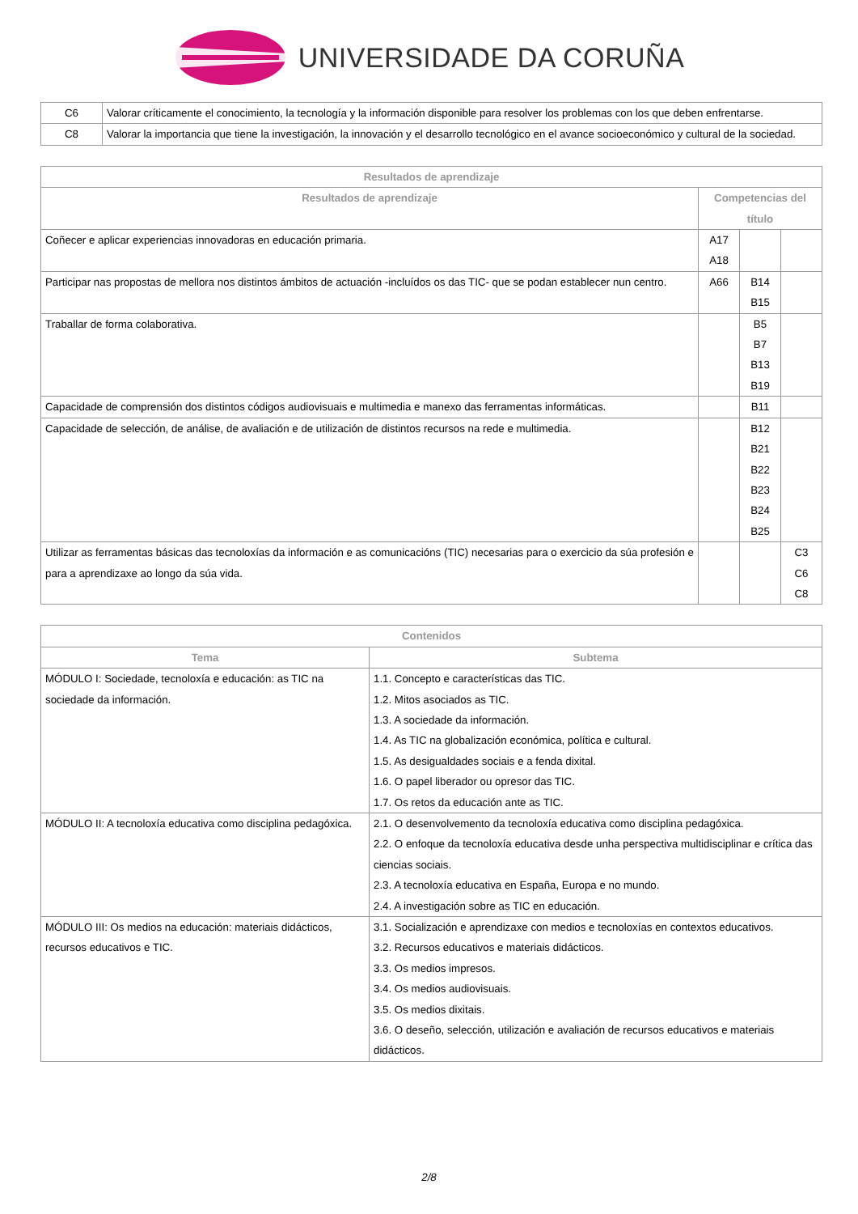UNIVERSIDADE DA CORUÑA
| C6 | Valorar críticamente el conocimiento, la tecnología y la información disponible para resolver los problemas con los que deben enfrentarse. |
| C8 | Valorar la importancia que tiene la investigación, la innovación y el desarrollo tecnológico en el avance socioeconómico y cultural de la sociedad. |
| Resultados de aprendizaje | | | |
| --- | --- | --- | --- |
| Resultados de aprendizaje | Competencias del título | | |
| Coñecer e aplicar experiencias innovadoras en educación primaria. | A17 A18 | | |
| Participar nas propostas de mellora nos distintos ámbitos de actuación -incluídos os das TIC- que se podan establecer nun centro. | A66 | B14 B15 | |
| Traballar de forma colaborativa. | | B5 B7 B13 B19 | |
| Capacidade de comprensión dos distintos códigos audiovisuais e multimedia e manexo das ferramentas informáticas. | | B11 | |
| Capacidade de selección, de análise, de avaliación e de utilización de distintos recursos na rede e multimedia. | | B12 B21 B22 B23 B24 B25 | |
| Utilizar as ferramentas básicas das tecnoloxías da información e as comunicacións (TIC) necesarias para o exercicio da súa profesión e para a aprendizaxe ao longo da súa vida. | | | C3 C6 C8 |
| Contenidos | |
| --- | --- |
| Tema | Subtema |
| MÓDULO I: Sociedade, tecnoloxía e educación: as TIC na sociedade da información. | 1.1. Concepto e características das TIC. 1.2. Mitos asociados as TIC. 1.3. A sociedade da información. 1.4. As TIC na globalización económica, política e cultural. 1.5. As desigualdades sociais e a fenda dixital. 1.6. O papel liberador ou opresor das TIC. 1.7. Os retos da educación ante as TIC. |
| MÓDULO II: A tecnoloxía educativa como disciplina pedagóxica. | 2.1. O desenvolvemento da tecnoloxía educativa como disciplina pedagóxica. 2.2. O enfoque da tecnoloxía educativa desde unha perspectiva multidisciplinar e crítica das ciencias sociais. 2.3. A tecnoloxía educativa en España, Europa e no mundo. 2.4. A investigación sobre as TIC en educación. |
| MÓDULO III: Os medios na educación: materiais didácticos, recursos educativos e TIC. | 3.1. Socialización e aprendizaxe con medios e tecnoloxías en contextos educativos. 3.2. Recursos educativos e materiais didácticos. 3.3. Os medios impresos. 3.4. Os medios audiovisuais. 3.5. Os medios dixitais. 3.6. O deseño, selección, utilización e avaliación de recursos educativos e materiais didácticos. |
2/8